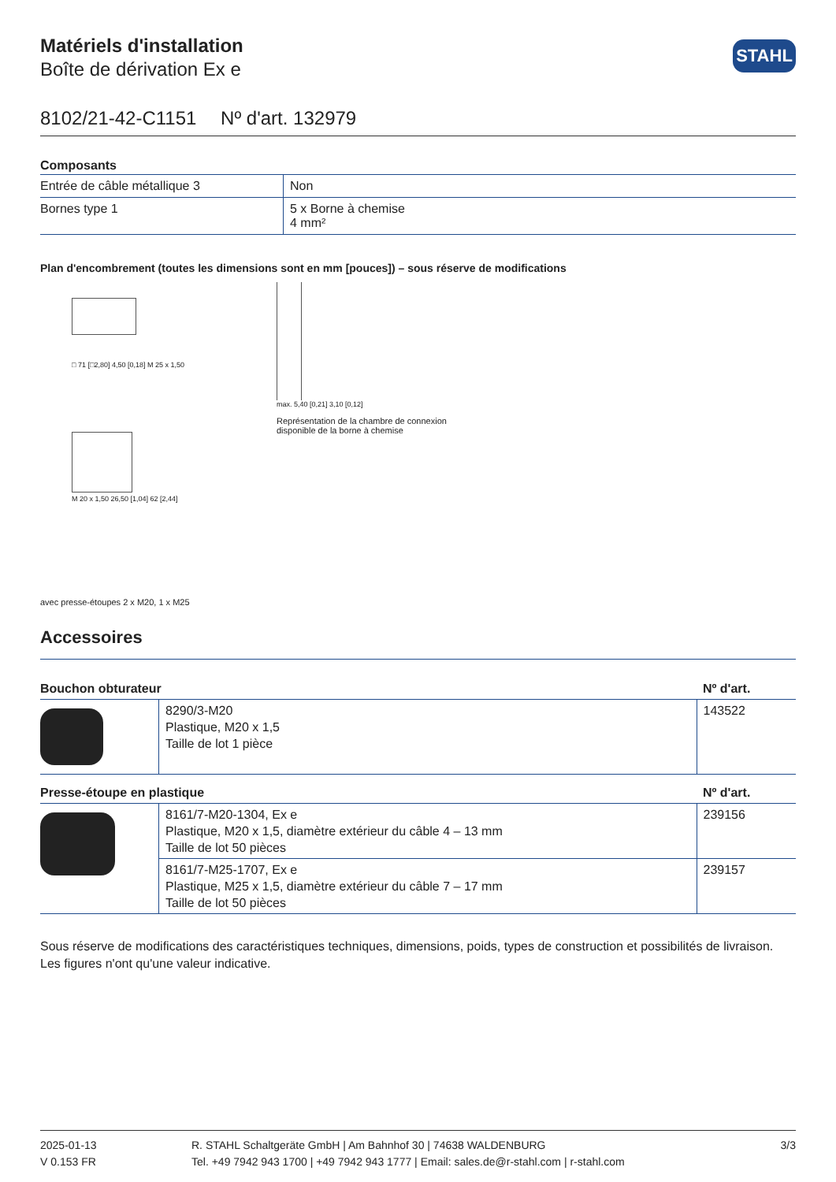STAHL
Matériels d'installation
Boîte de dérivation Ex e
8102/21-42-C1151 Nº d'art. 132979
| Composants | |
| --- | --- |
| Entrée de câble métallique 3 | Non |
| Bornes type 1 | 5 x Borne à chemise 4 mm² |
Plan d'encombrement (toutes les dimensions sont en mm [pouces]) – sous réserve de modifications
□ 71 [□2,80] 4,50 [0,18] M 25 x 1,50
M 20 x 1,50 26,50 [1,04] 62 [2,44]
avec presse-étoupes 2 x M20, 1 x M25
max. 5,40 [0,21] 3,10 [0,12]
Représentation de la chambre de connexion
disponible de la borne à chemise
Accessoires
| Bouchon obturateur | | Nº d'art. |
| --- | --- | --- |
| | 8290/3-M20 Plastique, M20 x 1,5 Taille de lot 1 pièce | 143522 |
| Presse-étoupe en plastique | | Nº d'art. |
| | 8161/7-M20-1304, Ex e Plastique, M20 x 1,5, diamètre extérieur du câble 4 – 13 mm Taille de lot 50 pièces | 239156 |
| | 8161/7-M25-1707, Ex e Plastique, M25 x 1,5, diamètre extérieur du câble 7 – 17 mm Taille de lot 50 pièces | 239157 |
Sous réserve de modifications des caractéristiques techniques, dimensions, poids, types de construction et possibilités de livraison.
Les figures n'ont qu'une valeur indicative.
2025-01-13
V 0.153 FR
R. STAHL Schaltgeräte GmbH | Am Bahnhof 30 | 74638 WALDENBURG
Tel. +49 7942 943 1700 | +49 7942 943 1777 | Email: sales.de@r-stahl.com | r-stahl.com
3/3